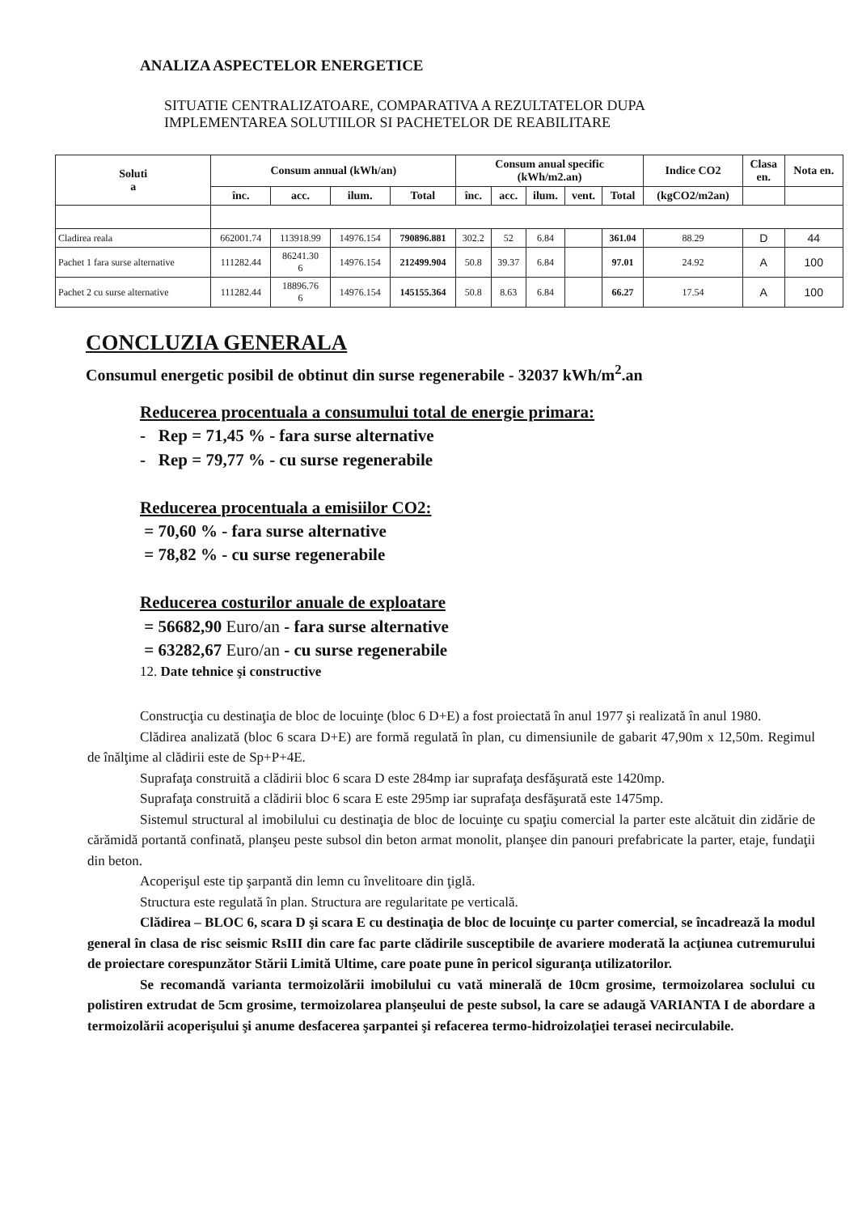ANALIZA ASPECTELOR ENERGETICE
SITUATIE CENTRALIZATOARE, COMPARATIVA A REZULTATELOR DUPA
IMPLEMENTAREA SOLUTIILOR SI PACHETELOR DE REABILITARE
| Soluti a | Consum annual (kWh/an) | | | | Consum anual specific (kWh/m2.an) | | | | | Indice CO2 | Clasa en. | Nota en. |
| --- | --- | --- | --- | --- | --- | --- | --- | --- | --- | --- | --- | --- |
| | înc. | acc. | ilum. | Total | înc. | acc. | ilum. | vent. | Total | (kgCO2/m2an) | | |
| Cladirea reala | 662001.74 | 113918.99 | 14976.154 | 790896.881 | 302.2 | 52 | 6.84 | | 361.04 | 88.29 | D | 44 |
| Pachet 1 fara surse alternative | 111282.44 | 86241.30 6 | 14976.154 | 212499.904 | 50.8 | 39.37 | 6.84 | | 97.01 | 24.92 | A | 100 |
| Pachet 2 cu surse alternative | 111282.44 | 18896.76 6 | 14976.154 | 145155.364 | 50.8 | 8.63 | 6.84 | | 66.27 | 17.54 | A | 100 |
CONCLUZIA GENERALA
Consumul energetic posibil de obtinut din surse regenerabile - 32037 kWh/m<sup>2</sup>.an
Reducerea procentuala a consumului total de energie primara:
- Rep = 71,45 % - fara surse alternative
- Rep = 79,77 % - cu surse regenerabile
Reducerea procentuala a emisiilor CO2:
= 70,60 % - fara surse alternative
= 78,82 % - cu surse regenerabile
Reducerea costurilor anuale de exploatare
= 56682,90 Euro/an - fara surse alternative
= 63282,67 Euro/an - cu surse regenerabile
12. Date tehnice şi constructive
Construcţia cu destinaţia de bloc de locuinţe (bloc 6 D+E) a fost proiectată în anul 1977 şi realizată în anul 1980.
Clădirea analizată (bloc 6 scara D+E) are formă regulată în plan, cu dimensiunile de gabarit 47,90m x 12,50m. Regimul de înălţime al clădirii este de Sp+P+4E.
Suprafaţa construită a clădirii bloc 6 scara D este 284mp iar suprafaţa desfăşurată este 1420mp.
Suprafaţa construită a clădirii bloc 6 scara E este 295mp iar suprafaţa desfăşurată este 1475mp.
Sistemul structural al imobilului cu destinaţia de bloc de locuinţe cu spaţiu comercial la parter este alcătuit din zidărie de cărămidă portantă confinată, planşeu peste subsol din beton armat monolit, planşee din panouri prefabricate la parter, etaje, fundaţii din beton.
Acoperişul este tip şarpantă din lemn cu învelitoare din ţiglă.
Structura este regulată în plan. Structura are regularitate pe verticală.
Clădirea – BLOC 6, scara D şi scara E cu destinaţia de bloc de locuinţe cu parter comercial, se încadrează la modul general în clasa de risc seismic RsIII din care fac parte clădirile susceptibile de avariere moderată la acţiunea cutremurului de proiectare corespunzător Stării Limită Ultime, care poate pune în pericol siguranţa utilizatorilor.
Se recomandă varianta termoizolării imobilului cu vată minerală de 10cm grosime, termoizolarea soclului cu polistiren extrudat de 5cm grosime, termoizolarea planşeului de peste subsol, la care se adaugă VARIANTA I de abordare a termoizolării acoperişului şi anume desfacerea şarpantei şi refacerea termo-hidroizolaţiei terasei necirculabile.